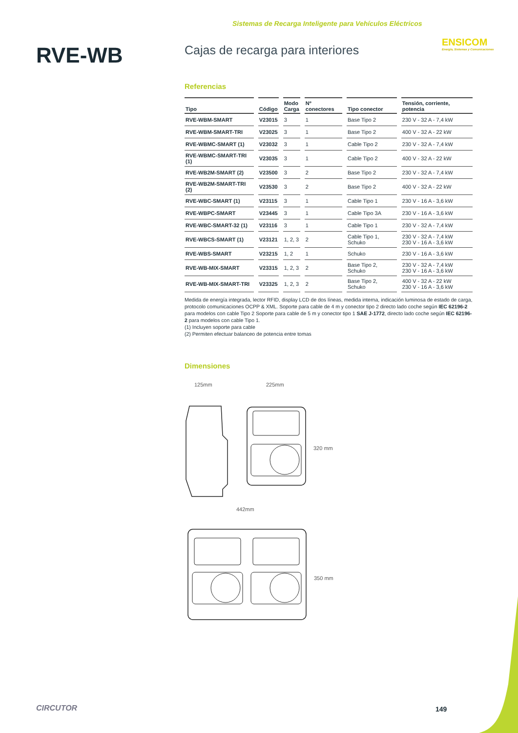Sistemas de Recarga Inteligente para Vehículos Eléctricos
ENSICOM
Energía, Sistemas y Comunicaciones
RVE-WB
Cajas de recarga para interiores
Referencias
| Tipo | Código | Modo Carga | Nº conectores | Tipo conector | Tensión, corriente, potencia |
| --- | --- | --- | --- | --- | --- |
| RVE-WBM-SMART | V23015 | 3 | 1 | Base Tipo 2 | 230 V - 32 A - 7,4 kW |
| RVE-WBM-SMART-TRI | V23025 | 3 | 1 | Base Tipo 2 | 400 V - 32 A - 22 kW |
| RVE-WBMC-SMART (1) | V23032 | 3 | 1 | Cable Tipo 2 | 230 V - 32 A - 7,4 kW |
| RVE-WBMC-SMART-TRI (1) | V23035 | 3 | 1 | Cable Tipo 2 | 400 V - 32 A - 22 kW |
| RVE-WB2M-SMART (2) | V23500 | 3 | 2 | Base Tipo 2 | 230 V - 32 A - 7,4 kW |
| RVE-WB2M-SMART-TRI (2) | V23530 | 3 | 2 | Base Tipo 2 | 400 V - 32 A - 22 kW |
| RVE-WBC-SMART (1) | V23115 | 3 | 1 | Cable Tipo 1 | 230 V - 16 A - 3,6 kW |
| RVE-WBPC-SMART | V23445 | 3 | 1 | Cable Tipo 3A | 230 V - 16 A - 3,6 kW |
| RVE-WBC-SMART-32 (1) | V23116 | 3 | 1 | Cable Tipo 1 | 230 V - 32 A - 7,4 kW |
| RVE-WBCS-SMART (1) | V23121 | 1, 2, 3 | 2 | Cable Tipo 1, Schuko | 230 V - 32 A - 7,4 kW 230 V - 16 A - 3,6 kW |
| RVE-WBS-SMART | V23215 | 1, 2 | 1 | Schuko | 230 V - 16 A - 3,6 kW |
| RVE-WB-MIX-SMART | V23315 | 1, 2, 3 | 2 | Base Tipo 2, Schuko | 230 V - 32 A - 7,4 kW 230 V - 16 A - 3,6 kW |
| RVE-WB-MIX-SMART-TRI | V23325 | 1, 2, 3 | 2 | Base Tipo 2, Schuko | 400 V - 32 A - 22 kW 230 V - 16 A - 3,6 kW |
Medida de energía integrada, lector RFID, display LCD de dos líneas, medida interna, indicación luminosa de estado de carga, protocolo comunicaciones OCPP & XML. Soporte para cable de 4 m y conector tipo 2 directo lado coche según IEC 62196-2 para modelos con cable Tipo 2 Soporte para cable de 5 m y conector tipo 1 SAE J-1772, directo lado coche según IEC 62196-2 para modelos con cable Tipo 1.
(1) Incluyen soporte para cable
(2) Permiten efectuar balanceo de potencia entre tomas
Dimensiones
125mm
225mm
320 mm
442mm
350 mm
CIRCUTOR 149